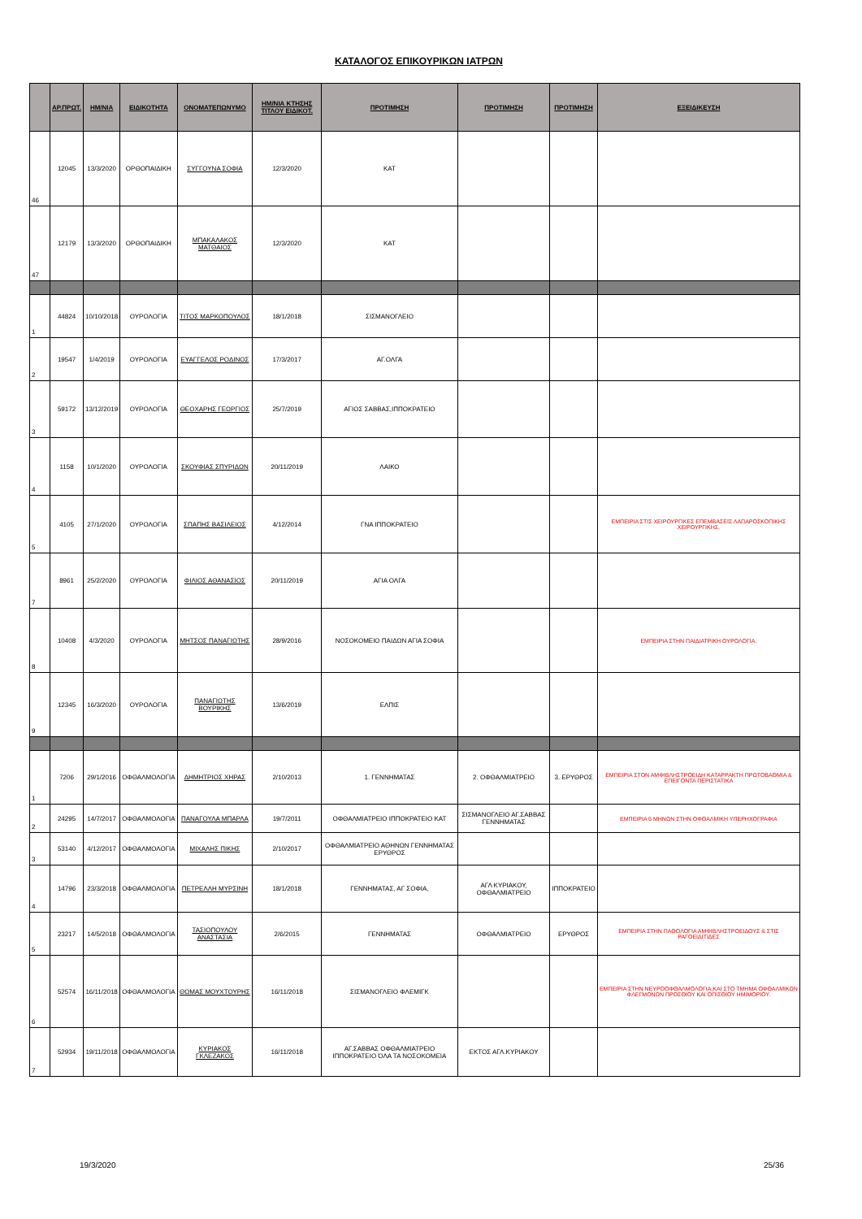ΚΑΤΑΛΟΓΟΣ ΕΠΙΚΟΥΡΙΚΩΝ ΙΑΤΡΩΝ
| | ΑΡ.ΠΡΩΤ. | ΗΜ/ΝΙΑ | ΕΙΔΙΚΟΤΗΤΑ | ΟΝΟΜΑΤΕΠΩΝΥΜΟ | ΗΜ/ΝΙΑ ΚΤΗΣΗΣ ΤΙΤΛΟΥ ΕΙΔΙΚΟΤ. | ΠΡΟΤΙΜΗΣΗ | ΠΡΟΤΙΜΗΣΗ | ΠΡΟΤΙΜΗΣΗ | ΕΞΕΙΔΙΚΕΥΣΗ |
| --- | --- | --- | --- | --- | --- | --- | --- | --- | --- |
| 46 | 12045 | 13/3/2020 | ΟΡΘΟΠΑΙΔΙΚΗ | ΣΥΓΓΟΥΝΑ ΣΟΦΙΑ | 12/3/2020 | ΚΑΤ | | | |
| 47 | 12179 | 13/3/2020 | ΟΡΘΟΠΑΙΔΙΚΗ | ΜΠΑΚΑΛΑΚΟΣ ΜΑΤΘΑΙΟΣ | 12/3/2020 | ΚΑΤ | | | |
| 1 | 44824 | 10/10/2018 | ΟΥΡΟΛΟΓΙΑ | ΤΙΤΟΣ ΜΑΡΚΟΠΟΥΛΟΣ | 18/1/2018 | ΣΙΣΜΑΝΟΓΛΕΙΟ | | | |
| 2 | 19547 | 1/4/2019 | ΟΥΡΟΛΟΓΙΑ | ΕΥΑΓΓΕΛΟΣ ΡΟΔΙΝΟΣ | 17/3/2017 | ΑΓ.ΟΛΓΑ | | | |
| 3 | 59172 | 13/12/2019 | ΟΥΡΟΛΟΓΙΑ | ΘΕΟΧΑΡΗΣ ΓΕΩΡΓΙΟΣ | 25/7/2019 | ΑΓΙΟΣ ΣΑΒΒΑΣ,ΙΠΠΟΚΡΑΤΕΙΟ | | | |
| 4 | 1158 | 10/1/2020 | ΟΥΡΟΛΟΓΙΑ | ΣΚΟΥΦΙΑΣ ΣΠΥΡΙΔΩΝ | 20/11/2019 | ΛΑΙΚΟ | | | |
| 5 | 4105 | 27/1/2020 | ΟΥΡΟΛΟΓΙΑ | ΣΠΑΠΗΣ ΒΑΣΙΛΕΙΟΣ | 4/12/2014 | ΓΝΑ ΙΠΠΟΚΡΑΤΕΙΟ | | | ΕΜΠΕΙΡΙΑ ΣΤΙΣ ΧΕΙΡΟΥΡΓΙΚΕΣ ΕΠΕΜΒΑΣΕΙΣ ΛΑΠΑΡΟΣΚΟΠΙΚΗΣ ΧΕΙΡΟΥΡΓΙΚΗΣ. |
| 7 | 8961 | 25/2/2020 | ΟΥΡΟΛΟΓΙΑ | ΦΙΛΙΟΣ ΑΘΑΝΑΣΙΟΣ | 20/11/2019 | ΑΓΙΑ ΟΛΓΑ | | | |
| 8 | 10408 | 4/3/2020 | ΟΥΡΟΛΟΓΙΑ | ΜΗΤΣΟΣ ΠΑΝΑΓΙΩΤΗΣ | 28/9/2016 | ΝΟΣΟΚΟΜΕΙΟ ΠΑΙΔΩΝ ΑΓΙΑ ΣΟΦΙΑ | | | ΕΜΠΕΙΡΙΑ ΣΤΗΝ ΠΑΙΔΙΑΤΡΙΚΗ ΟΥΡΟΛΟΓΙΑ. |
| 9 | 12345 | 16/3/2020 | ΟΥΡΟΛΟΓΙΑ | ΠΑΝΑΓΙΩΤΗΣ ΒΟΥΡΙΚΗΣ | 13/6/2019 | ΕΛΠΙΣ | | | |
| 1 | 7206 | 29/1/2016 | ΟΦΘΑΛΜΟΛΟΓΙΑ | ΔΗΜΗΤΡΙΟΣ ΧΗΡΑΣ | 2/10/2013 | 1. ΓΕΝΝΗΜΑΤΑΣ | 2. ΟΦΘΑΛΜΙΑΤΡΕΙΟ | 3. ΕΡΥΘΡΟΣ | ΕΜΠΕΙΡΙΑ ΣΤΟΝ ΑΜΦΙΒΛΗΣΤΡΟΕΙΔΗ ΚΑΤΑΡΡΑΚΤΗ ΠΡΩΤΟΒΑΘΜΙΑ & ΕΠΕΙΓΟΝΤΑ ΠΕΡΙΣΤΑΤΙΚΑ |
| 2 | 24295 | 14/7/2017 | ΟΦΘΑΛΜΟΛΟΓΙΑ | ΠΑΝΑΓΟΥΛΑ ΜΠΑΡΛΑ | 19/7/2011 | ΟΦΘΑΛΜΙΑΤΡΕΙΟ ΙΠΠΟΚΡΑΤΕΙΟ ΚΑΤ | ΣΙΣΜΑΝΟΓΛΕΙΟ ΑΓ.ΣΑΒΒΑΣ ΓΕΝΝΗΜΑΤΑΣ | | ΕΜΠΕΙΡΙΑ 6 ΜΗΝΩΝ ΣΤΗΝ ΟΦΘΑΛΜΙΚΗ ΥΠΕΡΗΧΟΓΡΑΦΙΑ |
| 3 | 53140 | 4/12/2017 | ΟΦΘΑΛΜΟΛΟΓΙΑ | ΜΙΧΑΛΗΣ ΠΙΚΗΣ | 2/10/2017 | ΟΦΘΑΛΜΙΑΤΡΕΙΟ ΑΘΗΝΩΝ ΓΕΝΝΗΜΑΤΑΣ ΕΡΥΘΡΟΣ | | | |
| 4 | 14796 | 23/3/2018 | ΟΦΘΑΛΜΟΛΟΓΙΑ | ΠΕΤΡΕΛΛΗ ΜΥΡΣΙΝΗ | 18/1/2018 | ΓΕΝΝΗΜΑΤΑΣ, ΑΓ ΣΟΦΙΑ, | ΑΓΛ ΚΥΡΙΑΚΟΥ, ΟΦΘΑΛΜΙΑΤΡΕΙΟ | ΙΠΠΟΚΡΑΤΕΙΟ | |
| 5 | 23217 | 14/5/2018 | ΟΦΘΑΛΜΟΛΟΓΙΑ | ΤΑΣΙΟΠΟΥΛΟΥ ΑΝΑΣΤΑΣΙΑ | 2/6/2015 | ΓΕΝΝΗΜΑΤΑΣ | ΟΦΘΑΛΜΙΑΤΡΕΙΟ | ΕΡΥΘΡΟΣ | ΕΜΠΕΙΡΙΑ ΣΤΗΝ ΠΑΘΟΛΟΓΙΑ ΑΜΦΙΒΛΗΣΤΡΟΕΙΔΟΥΣ & ΣΤΙΣ ΡΑΓΟΕΙΔΙΤΙΔΕΣ |
| 6 | 52574 | 16/11/2018 | ΟΦΘΑΛΜΟΛΟΓΙΑ | ΘΩΜΑΣ ΜΟΥΧΤΟΥΡΗΣ | 16/11/2018 | ΣΙΣΜΑΝΟΓΛΕΙΟ ΦΛΕΜΙΓΚ | | | ΕΜΠΕΙΡΙΑ ΣΤΗΝ ΝΕΥΡΟΟΦΘΑΛΜΟΛΟΓΙΑ,ΚΑΙ ΣΤΟ ΤΜΗΜΑ ΟΦΘΑΛΜΙΚΩΝ ΦΛΕΓΜΟΝΩΝ ΠΡΟΣΘΙΟΥ ΚΑΙ ΟΠΙΣΘΙΟΥ ΗΜΙΜΟΡΙΟΥ. |
| 7 | 52934 | 19/11/2018 | ΟΦΘΑΛΜΟΛΟΓΙΑ | ΚΥΡΙΑΚΟΣ ΓΚΛΕΖΑΚΟΣ | 16/11/2018 | ΑΓ.ΣΑΒΒΑΣ ΟΦΘΑΛΜΙΑΤΡΕΙΟ ΙΠΠΟΚΡΑΤΕΙΟ ΌΛΑ ΤΑ ΝΟΣΟΚΟΜΕΙΑ | ΕΚΤΟΣ ΑΓΛ.ΚΥΡΙΑΚΟΥ | | |
19/3/2020 25/36